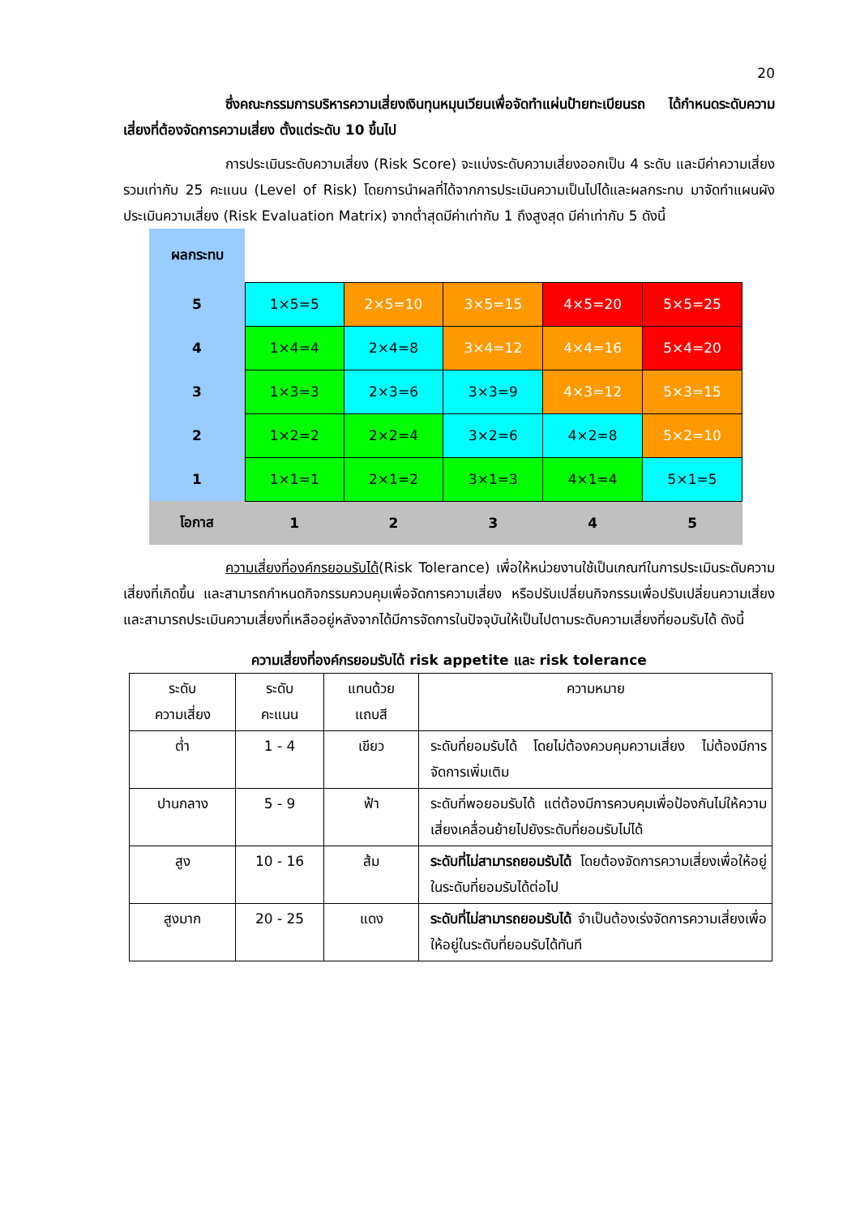20
ซึ่งคณะกรรมการบริหารความเสี่ยงเงินทุนหมุนเวียนเพื่อจัดทำแผ่นป้ายทะเบียนรถ ได้กำหนดระดับความเสี่ยงที่ต้องจัดการความเสี่ยง ตั้งแต่ระดับ 10 ขึ้นไป
การประเมินระดับความเสี่ยง (Risk Score) จะแบ่งระดับความเสี่ยงออกเป็น 4 ระดับ และมีค่าความเสี่ยงรวมเท่ากับ 25 คะแนน (Level of Risk) โดยการนำผลที่ได้จากการประเมินความเป็นไปได้และผลกระทบ มาจัดทำแผนผังประเมินความเสี่ยง (Risk Evaluation Matrix) จากต่ำสุดมีค่าเท่ากับ 1 ถึงสูงสุด มีค่าเท่ากับ 5 ดังนี้
| ผลกระทบ | | | | | |
| 5 | 1×5=5 | 2×5=10 | 3×5=15 | 4×5=20 | 5×5=25 |
| 4 | 1×4=4 | 2×4=8 | 3×4=12 | 4×4=16 | 5×4=20 |
| 3 | 1×3=3 | 2×3=6 | 3×3=9 | 4×3=12 | 5×3=15 |
| 2 | 1×2=2 | 2×2=4 | 3×2=6 | 4×2=8 | 5×2=10 |
| 1 | 1×1=1 | 2×1=2 | 3×1=3 | 4×1=4 | 5×1=5 |
| โอกาส | 1 | 2 | 3 | 4 | 5 |
ความเสี่ยงที่องค์กรยอมรับได้(Risk Tolerance) เพื่อให้หน่วยงานใช้เป็นเกณฑ์ในการประเมินระดับความเสี่ยงที่เกิดขึ้น และสามารถกำหนดกิจกรรมควบคุมเพื่อจัดการความเสี่ยง หรือปรับเปลี่ยนกิจกรรมเพื่อปรับเปลี่ยนความเสี่ยง และสามารถประเมินความเสี่ยงที่เหลืออยู่หลังจากได้มีการจัดการในปัจจุบันให้เป็นไปตามระดับความเสี่ยงที่ยอมรับได้ ดังนี้
ความเสี่ยงที่องค์กรยอมรับได้ risk appetite และ risk tolerance
| ระดับ ความเสี่ยง | ระดับ คะแนน | แทนด้วย แถบสี | ความหมาย |
| ต่ำ | 1 - 4 | เขียว | ระดับที่ยอมรับได้ โดยไม่ต้องควบคุมความเสี่ยง ไม่ต้องมีการจัดการเพิ่มเติม |
| ปานกลาง | 5 - 9 | ฟ้า | ระดับที่พอยอมรับได้ แต่ต้องมีการควบคุมเพื่อป้องกันไม่ให้ความเสี่ยงเคลื่อนย้ายไปยังระดับที่ยอมรับไม่ได้ |
| สูง | 10 - 16 | ส้ม | ระดับที่ไม่สามารถยอมรับได้ โดยต้องจัดการความเสี่ยงเพื่อให้อยู่ในระดับที่ยอมรับได้ต่อไป |
| สูงมาก | 20 - 25 | แดง | ระดับที่ไม่สามารถยอมรับได้ จำเป็นต้องเร่งจัดการความเสี่ยงเพื่อให้อยู่ในระดับที่ยอมรับได้ทันที |